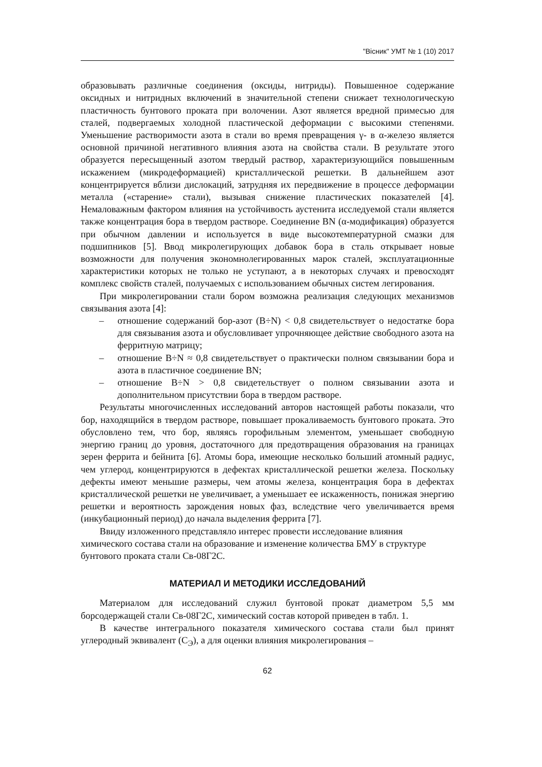"Вiсник" УМТ № 1 (10) 2017
образовывать различные соединения (оксиды, нитриды). Повышенное содержание оксидных и нитридных включений в значительной степени снижает технологическую пластичность бунтового проката при волочении. Азот является вредной примесью для сталей, подвергаемых холодной пластической деформации с высокими степенями. Уменьшение растворимости азота в стали во время превращения γ- в α-железо является основной причиной негативного влияния азота на свойства стали. В результате этого образуется пересыщенный азотом твердый раствор, характеризующийся повышенным искажением (микродеформацией) кристаллической решетки. В дальнейшем азот концентрируется вблизи дислокаций, затрудняя их передвижение в процессе деформации металла («старение» стали), вызывая снижение пластических показателей [4]. Немаловажным фактором влияния на устойчивость аустенита исследуемой стали является также концентрация бора в твердом растворе. Соединение BN (α-модификация) образуется при обычном давлении и используется в виде высокотемпературной смазки для подшипников [5]. Ввод микролегирующих добавок бора в сталь открывает новые возможности для получения экономнолегированных марок сталей, эксплуатационные характеристики которых не только не уступают, а в некоторых случаях и превосходят комплекс свойств сталей, получаемых с использованием обычных систем легирования.
При микролегировании стали бором возможна реализация следующих механизмов связывания азота [4]:
– отношение содержаний бор-азот (B÷N) < 0,8 свидетельствует о недостатке бора для связывания азота и обусловливает упрочняющее действие свободного азота на ферритную матрицу;
– отношение B÷N ≈ 0,8 свидетельствует о практически полном связывании бора и азота в пластичное соединение BN;
– отношение B÷N > 0,8 свидетельствует о полном связывании азота и дополнительном присутствии бора в твердом растворе.
Результаты многочисленных исследований авторов настоящей работы показали, что бор, находящийся в твердом растворе, повышает прокаливаемость бунтового проката. Это обусловлено тем, что бор, являясь горофильным элементом, уменьшает свободную энергию границ до уровня, достаточного для предотвращения образования на границах зерен феррита и бейнита [6]. Атомы бора, имеющие несколько больший атомный радиус, чем углерод, концентрируются в дефектах кристаллической решетки железа. Поскольку дефекты имеют меньшие размеры, чем атомы железа, концентрация бора в дефектах кристаллической решетки не увеличивает, а уменьшает ее искаженность, понижая энергию решетки и вероятность зарождения новых фаз, вследствие чего увеличивается время (инкубационный период) до начала выделения феррита [7].
Ввиду изложенного представляло интерес провести исследование влияния химического состава стали на образование и изменение количества БМУ в структуре бунтового проката стали Св-08Г2С.
МАТЕРИАЛ И МЕТОДИКИ ИССЛЕДОВАНИЙ
Материалом для исследований служил бунтовой прокат диаметром 5,5 мм борсодержащей стали Св-08Г2С, химический состав которой приведен в табл. 1.
В качестве интегрального показателя химического состава стали был принят углеродный эквивалент (С<sub>Э</sub>), а для оценки влияния микролегирования –
62